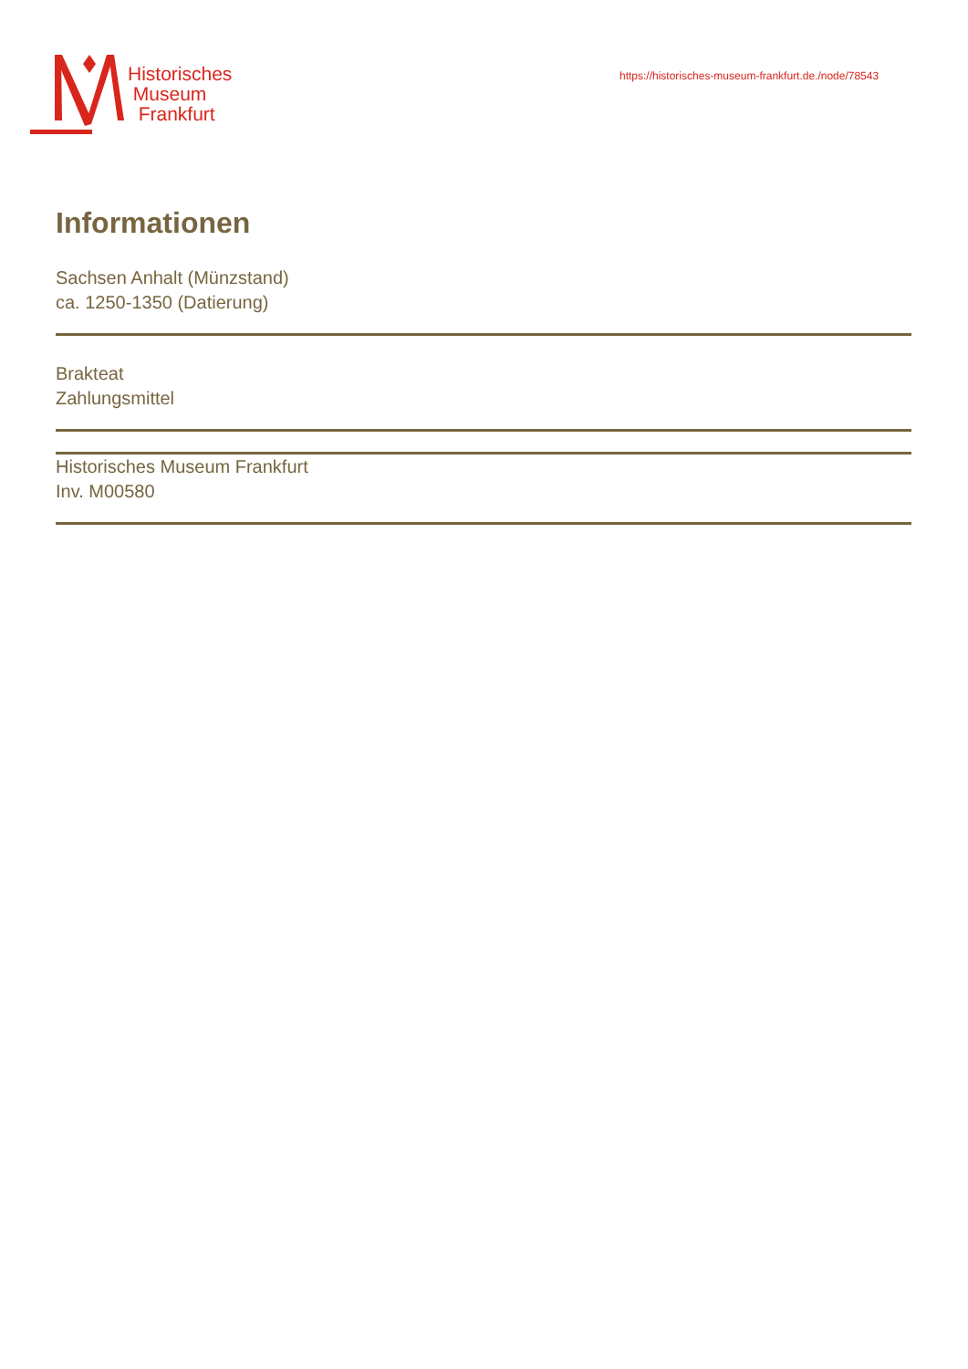Historisches
Museum
Frankfurt
https://historisches-museum-frankfurt.de./node/78543
Informationen
Sachsen Anhalt (Münzstand)
ca. 1250-1350 (Datierung)
Brakteat
Zahlungsmittel
Historisches Museum Frankfurt
Inv. M00580